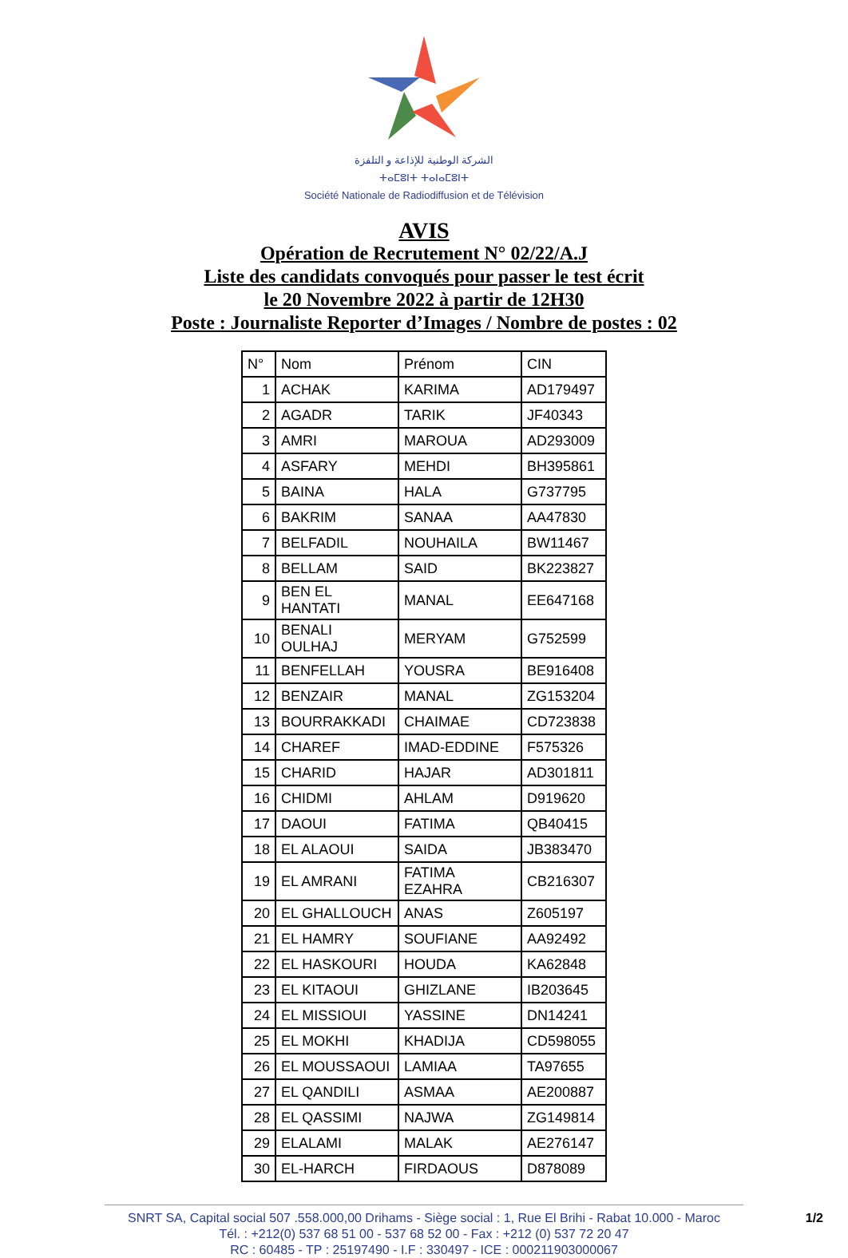الشركة الوطنية للإذاعة و التلفزة
ⵜⴰⵎⵓⵏⵜ ⵜⴰⵏⴰⵎⵓⵏⵜ
Société Nationale de Radiodiffusion et de Télévision
AVIS
Opération de Recrutement N° 02/22/A.J
Liste des candidats convoqués pour passer le test écrit
le 20 Novembre 2022 à partir de 12H30
Poste : Journaliste Reporter d’Images / Nombre de postes : 02
| N° | Nom | Prénom | CIN |
| --- | --- | --- | --- |
| 1 | ACHAK | KARIMA | AD179497 |
| 2 | AGADR | TARIK | JF40343 |
| 3 | AMRI | MAROUA | AD293009 |
| 4 | ASFARY | MEHDI | BH395861 |
| 5 | BAINA | HALA | G737795 |
| 6 | BAKRIM | SANAA | AA47830 |
| 7 | BELFADIL | NOUHAILA | BW11467 |
| 8 | BELLAM | SAID | BK223827 |
| 9 | BEN EL HANTATI | MANAL | EE647168 |
| 10 | BENALI OULHAJ | MERYAM | G752599 |
| 11 | BENFELLAH | YOUSRA | BE916408 |
| 12 | BENZAIR | MANAL | ZG153204 |
| 13 | BOURRAKKADI | CHAIMAE | CD723838 |
| 14 | CHAREF | IMAD-EDDINE | F575326 |
| 15 | CHARID | HAJAR | AD301811 |
| 16 | CHIDMI | AHLAM | D919620 |
| 17 | DAOUI | FATIMA | QB40415 |
| 18 | EL ALAOUI | SAIDA | JB383470 |
| 19 | EL AMRANI | FATIMA EZAHRA | CB216307 |
| 20 | EL GHALLOUCH | ANAS | Z605197 |
| 21 | EL HAMRY | SOUFIANE | AA92492 |
| 22 | EL HASKOURI | HOUDA | KA62848 |
| 23 | EL KITAOUI | GHIZLANE | IB203645 |
| 24 | EL MISSIOUI | YASSINE | DN14241 |
| 25 | EL MOKHI | KHADIJA | CD598055 |
| 26 | EL MOUSSAOUI | LAMIAA | TA97655 |
| 27 | EL QANDILI | ASMAA | AE200887 |
| 28 | EL QASSIMI | NAJWA | ZG149814 |
| 29 | ELALAMI | MALAK | AE276147 |
| 30 | EL-HARCH | FIRDAOUS | D878089 |
SNRT SA, Capital social 507 .558.000,00 Drihams - Siège social : 1, Rue El Brihi - Rabat 10.000 - Maroc
Tél. : +212(0) 537 68 51 00 - 537 68 52 00 - Fax : +212 (0) 537 72 20 47
RC : 60485 - TP : 25197490 - I.F : 330497 - ICE : 000211903000067
1/2